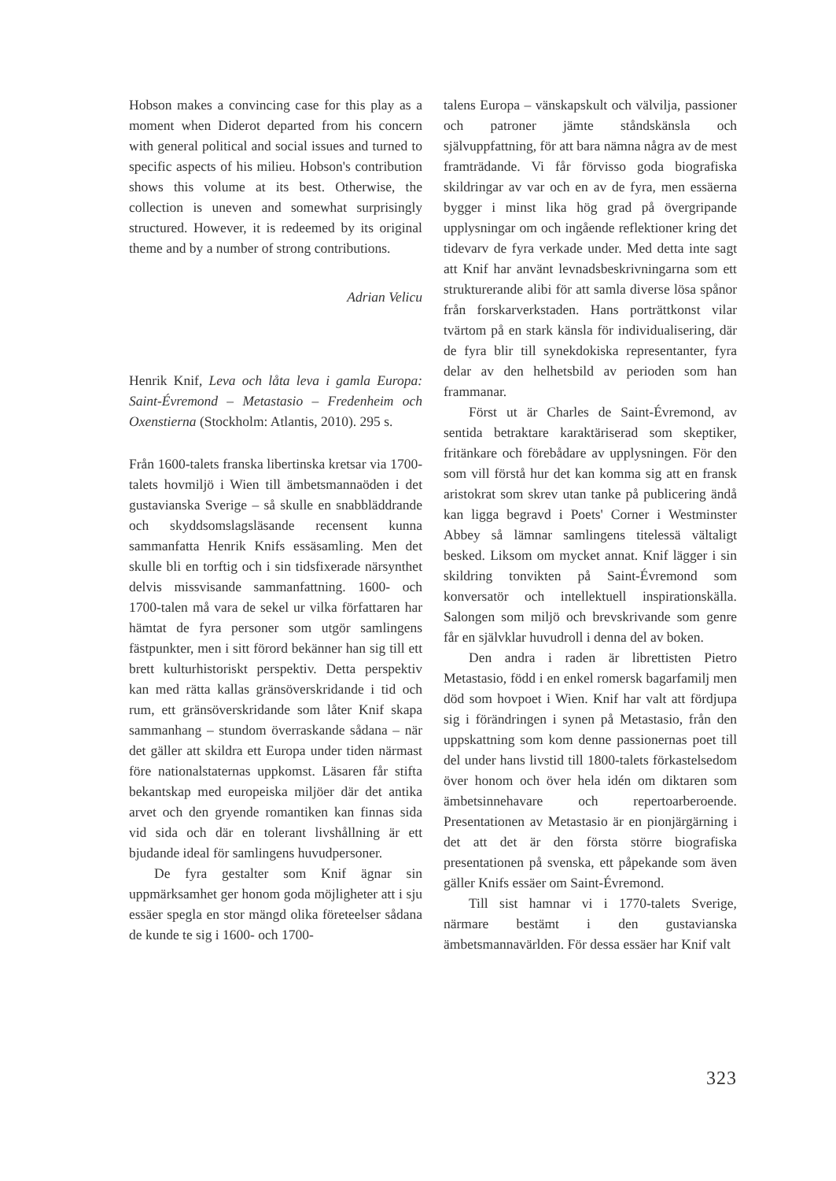Hobson makes a convincing case for this play as a moment when Diderot departed from his concern with general political and social issues and turned to specific aspects of his milieu. Hobson's contribution shows this volume at its best. Otherwise, the collection is uneven and somewhat surprisingly structured. However, it is redeemed by its original theme and by a number of strong contributions.
Adrian Velicu
Henrik Knif, Leva och låta leva i gamla Europa: Saint-Évremond – Metastasio – Fredenheim och Oxenstierna (Stockholm: Atlantis, 2010). 295 s.
Från 1600-talets franska libertinska kretsar via 1700-talets hovmiljö i Wien till ämbetsmannaöden i det gustavianska Sverige – så skulle en snabbläddrande och skyddsomslagsläsande recensent kunna sammanfatta Henrik Knifs essäsamling. Men det skulle bli en torftig och i sin tidsfixerade närsynthet delvis missvisande sammanfattning. 1600- och 1700-talen må vara de sekel ur vilka författaren har hämtat de fyra personer som utgör samlingens fästpunkter, men i sitt förord bekänner han sig till ett brett kulturhistoriskt perspektiv. Detta perspektiv kan med rätta kallas gränsöverskridande i tid och rum, ett gränsöverskridande som låter Knif skapa sammanhang – stundom överraskande sådana – när det gäller att skildra ett Europa under tiden närmast före nationalstaternas uppkomst. Läsaren får stifta bekantskap med europeiska miljöer där det antika arvet och den gryende romantiken kan finnas sida vid sida och där en tolerant livshållning är ett bjudande ideal för samlingens huvudpersoner.
De fyra gestalter som Knif ägnar sin uppmärksamhet ger honom goda möjligheter att i sju essäer spegla en stor mängd olika företeelser sådana de kunde te sig i 1600- och 1700-
talens Europa – vänskapskult och välvilja, passioner och patroner jämte ståndskänsla och självuppfattning, för att bara nämna några av de mest framträdande. Vi får förvisso goda biografiska skildringar av var och en av de fyra, men essäerna bygger i minst lika hög grad på övergripande upplysningar om och ingående reflektioner kring det tidevarv de fyra verkade under. Med detta inte sagt att Knif har använt levnadsbeskrivningarna som ett strukturerande alibi för att samla diverse lösa spånor från forskarverkstaden. Hans porträttkonst vilar tvärtom på en stark känsla för individualisering, där de fyra blir till synekdokiska representanter, fyra delar av den helhetsbild av perioden som han frammanar.
Först ut är Charles de Saint-Évremond, av sentida betraktare karaktäriserad som skeptiker, fritänkare och förebådare av upplysningen. För den som vill förstå hur det kan komma sig att en fransk aristokrat som skrev utan tanke på publicering ändå kan ligga begravd i Poets' Corner i Westminster Abbey så lämnar samlingens titelessä vältaligt besked. Liksom om mycket annat. Knif lägger i sin skildring tonvikten på Saint-Évremond som konversatör och intellektuell inspirationskälla. Salongen som miljö och brevskrivande som genre får en självklar huvudroll i denna del av boken.
Den andra i raden är librettisten Pietro Metastasio, född i en enkel romersk bagarfamilj men död som hovpoet i Wien. Knif har valt att fördjupa sig i förändringen i synen på Metastasio, från den uppskattning som kom denne passionernas poet till del under hans livstid till 1800-talets förkastelsedom över honom och över hela idén om diktaren som ämbetsinnehavare och repertoarberoende. Presentationen av Metastasio är en pionjärgärning i det att det är den första större biografiska presentationen på svenska, ett påpekande som även gäller Knifs essäer om Saint-Évremond.
Till sist hamnar vi i 1770-talets Sverige, närmare bestämt i den gustavianska ämbetsmannavärlden. För dessa essäer har Knif valt
323